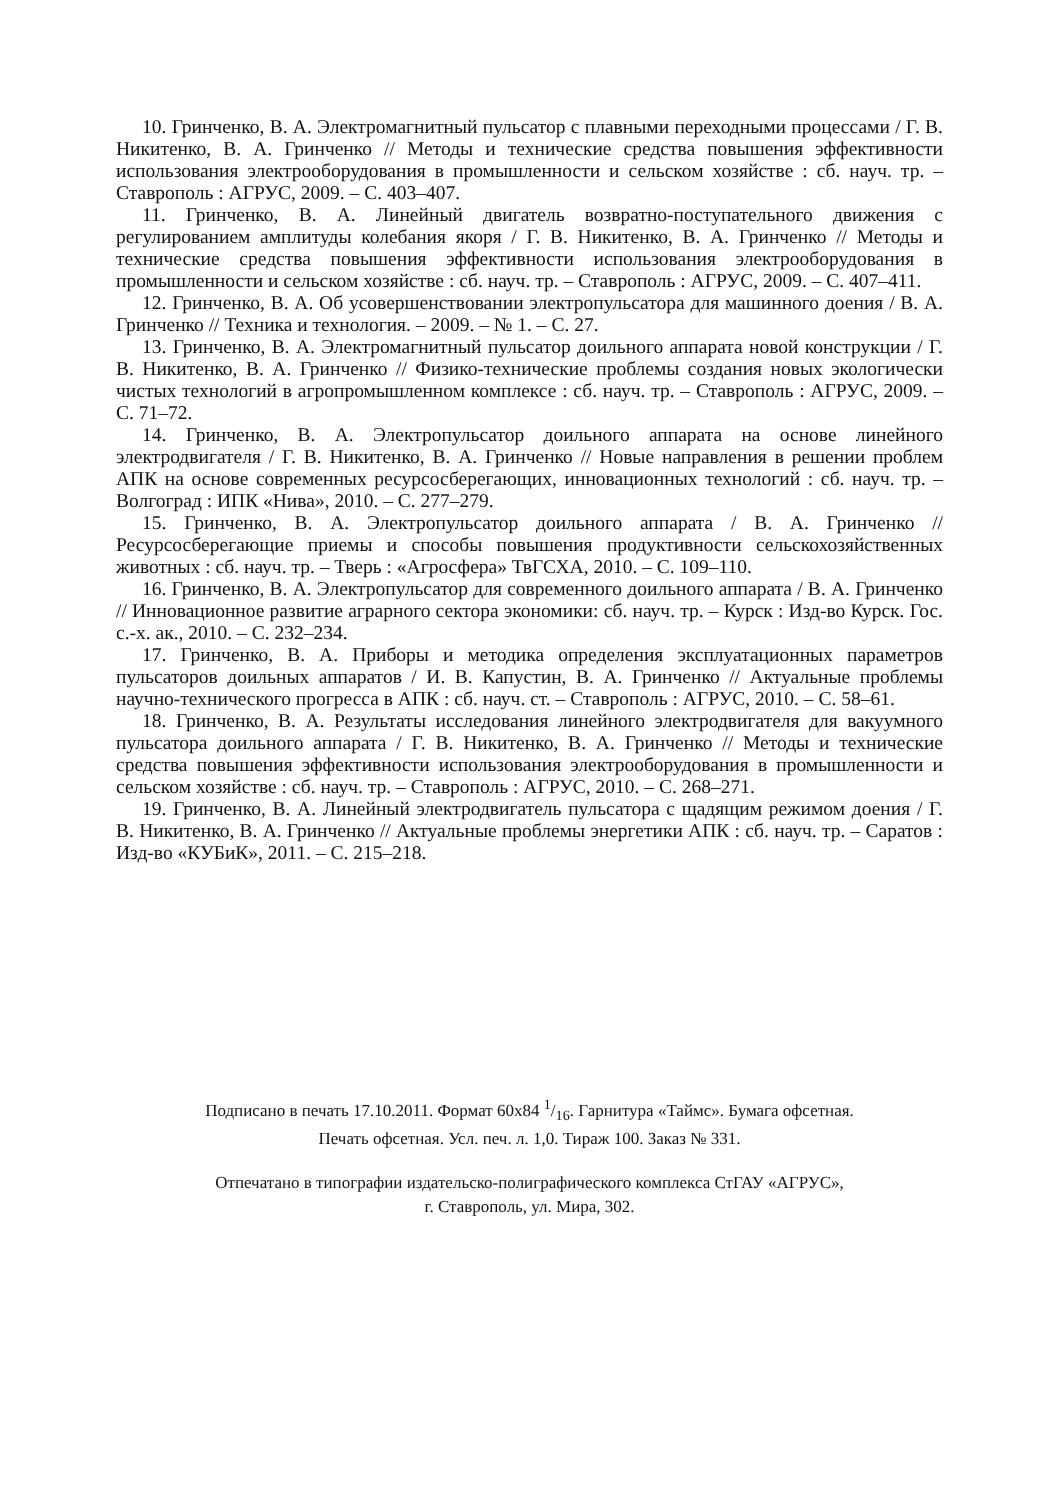10. Гринченко, В. А. Электромагнитный пульсатор с плавными переходными процессами / Г. В. Никитенко, В. А. Гринченко // Методы и технические средства повышения эффективности использования электрооборудования в промышленности и сельском хозяйстве : сб. науч. тр. – Ставрополь : АГРУС, 2009. – С. 403–407.
11. Гринченко, В. А. Линейный двигатель возвратно-поступательного движения с регулированием амплитуды колебания якоря / Г. В. Никитенко, В. А. Гринченко // Методы и технические средства повышения эффективности использования электрооборудования в промышленности и сельском хозяйстве : сб. науч. тр. – Ставрополь : АГРУС, 2009. – С. 407–411.
12. Гринченко, В. А. Об усовершенствовании электропульсатора для машинного доения / В. А. Гринченко // Техника и технология. – 2009. – № 1. – С. 27.
13. Гринченко, В. А. Электромагнитный пульсатор доильного аппарата новой конструкции / Г. В. Никитенко, В. А. Гринченко // Физико-технические проблемы создания новых экологически чистых технологий в агропромышленном комплексе : сб. науч. тр. – Ставрополь : АГРУС, 2009. – С. 71–72.
14. Гринченко, В. А. Электропульсатор доильного аппарата на основе линейного электродвигателя / Г. В. Никитенко, В. А. Гринченко // Новые направления в решении проблем АПК на основе современных ресурсосберегающих, инновационных технологий : сб. науч. тр. – Волгоград : ИПК «Нива», 2010. – С. 277–279.
15. Гринченко, В. А. Электропульсатор доильного аппарата / В. А. Гринченко // Ресурсосберегающие приемы и способы повышения продуктивности сельскохозяйственных животных : сб. науч. тр. – Тверь : «Агросфера» ТвГСХА, 2010. – С. 109–110.
16. Гринченко, В. А. Электропульсатор для современного доильного аппарата / В. А. Гринченко // Инновационное развитие аграрного сектора экономики: сб. науч. тр. – Курск : Изд-во Курск. Гос. с.-х. ак., 2010. – С. 232–234.
17. Гринченко, В. А. Приборы и методика определения эксплуатационных параметров пульсаторов доильных аппаратов / И. В. Капустин, В. А. Гринченко // Актуальные проблемы научно-технического прогресса в АПК : сб. науч. ст. – Ставрополь : АГРУС, 2010. – С. 58–61.
18. Гринченко, В. А. Результаты исследования линейного электродвигателя для вакуумного пульсатора доильного аппарата / Г. В. Никитенко, В. А. Гринченко // Методы и технические средства повышения эффективности использования электрооборудования в промышленности и сельском хозяйстве : сб. науч. тр. – Ставрополь : АГРУС, 2010. – С. 268–271.
19. Гринченко, В. А. Линейный электродвигатель пульсатора с щадящим режимом доения / Г. В. Никитенко, В. А. Гринченко // Актуальные проблемы энергетики АПК : сб. науч. тр. – Саратов : Изд-во «КУБиК», 2011. – С. 215–218.
Подписано в печать 17.10.2011. Формат 60x84 1/16. Гарнитура «Таймс». Бумага офсетная.
Печать офсетная. Усл. печ. л. 1,0. Тираж 100. Заказ № 331.
Отпечатано в типографии издательско-полиграфического комплекса СтГАУ «АГРУС»,
г. Ставрополь, ул. Мира, 302.